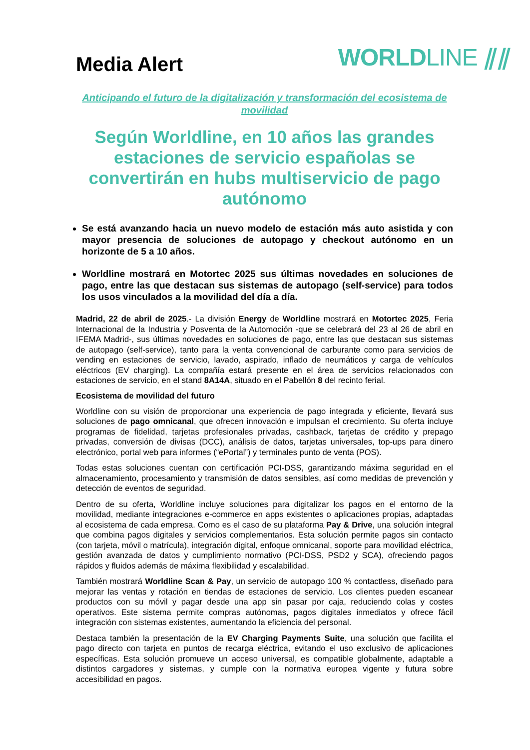Media Alert
WORLDLINE ⫽⫽
Anticipando el futuro de la digitalización y transformación del ecosistema de movilidad
Según Worldline, en 10 años las grandes estaciones de servicio españolas se convertirán en hubs multiservicio de pago autónomo
Se está avanzando hacia un nuevo modelo de estación más auto asistida y con mayor presencia de soluciones de autopago y checkout autónomo en un horizonte de 5 a 10 años.
Worldline mostrará en Motortec 2025 sus últimas novedades en soluciones de pago, entre las que destacan sus sistemas de autopago (self-service) para todos los usos vinculados a la movilidad del día a día.
Madrid, 22 de abril de 2025.- La división Energy de Worldline mostrará en Motortec 2025, Feria Internacional de la Industria y Posventa de la Automoción -que se celebrará del 23 al 26 de abril en IFEMA Madrid-, sus últimas novedades en soluciones de pago, entre las que destacan sus sistemas de autopago (self-service), tanto para la venta convencional de carburante como para servicios de vending en estaciones de servicio, lavado, aspirado, inflado de neumáticos y carga de vehículos eléctricos (EV charging). La compañía estará presente en el área de servicios relacionados con estaciones de servicio, en el stand 8A14A, situado en el Pabellón 8 del recinto ferial.
Ecosistema de movilidad del futuro
Worldline con su visión de proporcionar una experiencia de pago integrada y eficiente, llevará sus soluciones de pago omnicanal, que ofrecen innovación e impulsan el crecimiento. Su oferta incluye programas de fidelidad, tarjetas profesionales privadas, cashback, tarjetas de crédito y prepago privadas, conversión de divisas (DCC), análisis de datos, tarjetas universales, top-ups para dinero electrónico, portal web para informes (“ePortal”) y terminales punto de venta (POS).
Todas estas soluciones cuentan con certificación PCI-DSS, garantizando máxima seguridad en el almacenamiento, procesamiento y transmisión de datos sensibles, así como medidas de prevención y detección de eventos de seguridad.
Dentro de su oferta, Worldline incluye soluciones para digitalizar los pagos en el entorno de la movilidad, mediante integraciones e-commerce en apps existentes o aplicaciones propias, adaptadas al ecosistema de cada empresa. Como es el caso de su plataforma Pay & Drive, una solución integral que combina pagos digitales y servicios complementarios. Esta solución permite pagos sin contacto (con tarjeta, móvil o matrícula), integración digital, enfoque omnicanal, soporte para movilidad eléctrica, gestión avanzada de datos y cumplimiento normativo (PCI-DSS, PSD2 y SCA), ofreciendo pagos rápidos y fluidos además de máxima flexibilidad y escalabilidad.
También mostrará Worldline Scan & Pay, un servicio de autopago 100 % contactless, diseñado para mejorar las ventas y rotación en tiendas de estaciones de servicio. Los clientes pueden escanear productos con su móvil y pagar desde una app sin pasar por caja, reduciendo colas y costes operativos. Este sistema permite compras autónomas, pagos digitales inmediatos y ofrece fácil integración con sistemas existentes, aumentando la eficiencia del personal.
Destaca también la presentación de la EV Charging Payments Suite, una solución que facilita el pago directo con tarjeta en puntos de recarga eléctrica, evitando el uso exclusivo de aplicaciones específicas. Esta solución promueve un acceso universal, es compatible globalmente, adaptable a distintos cargadores y sistemas, y cumple con la normativa europea vigente y futura sobre accesibilidad en pagos.